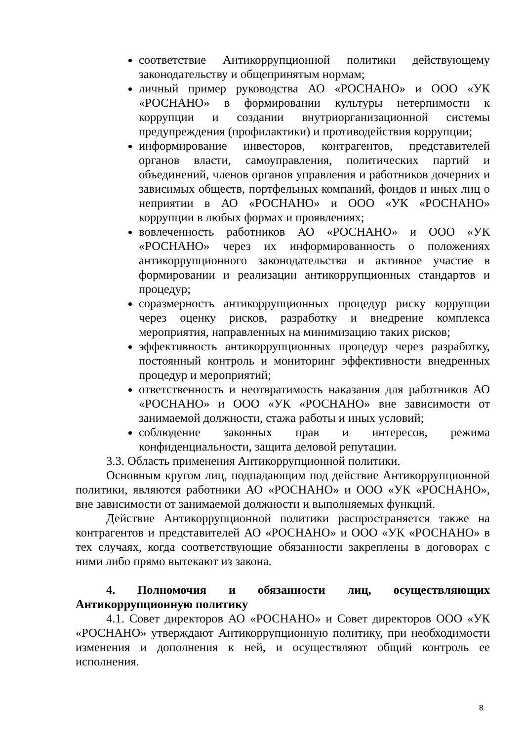соответствие Антикоррупционной политики действующему законодательству и общепринятым нормам;
личный пример руководства АО «РОСНАНО» и ООО «УК «РОСНАНО» в формировании культуры нетерпимости к коррупции и создании внутриорганизационной системы предупреждения (профилактики) и противодействия коррупции;
информирование инвесторов, контрагентов, представителей органов власти, самоуправления, политических партий и объединений, членов органов управления и работников дочерних и зависимых обществ, портфельных компаний, фондов и иных лиц о неприятии в АО «РОСНАНО» и ООО «УК «РОСНАНО» коррупции в любых формах и проявлениях;
вовлеченность работников АО «РОСНАНО» и ООО «УК «РОСНАНО» через их информированность о положениях антикоррупционного законодательства и активное участие в формировании и реализации антикоррупционных стандартов и процедур;
соразмерность антикоррупционных процедур риску коррупции через оценку рисков, разработку и внедрение комплекса мероприятия, направленных на минимизацию таких рисков;
эффективность антикоррупционных процедур через разработку, постоянный контроль и мониторинг эффективности внедренных процедур и мероприятий;
ответственность и неотвратимость наказания для работников АО «РОСНАНО» и ООО «УК «РОСНАНО» вне зависимости от занимаемой должности, стажа работы и иных условий;
соблюдение законных прав и интересов, режима конфиденциальности, защита деловой репутации.
3.3. Область применения Антикоррупционной политики.
Основным кругом лиц, подпадающим под действие Антикоррупционной политики, являются работники АО «РОСНАНО» и ООО «УК «РОСНАНО», вне зависимости от занимаемой должности и выполняемых функций.
Действие Антикоррупционной политики распространяется также на контрагентов и представителей АО «РОСНАНО» и ООО «УК «РОСНАНО» в тех случаях, когда соответствующие обязанности закреплены в договорах с ними либо прямо вытекают из закона.
4. Полномочия и обязанности лиц, осуществляющих Антикоррупционную политику
4.1. Совет директоров АО «РОСНАНО» и Совет директоров ООО «УК «РОСНАНО» утверждают Антикоррупционную политику, при необходимости изменения и дополнения к ней, и осуществляют общий контроль ее исполнения.
8